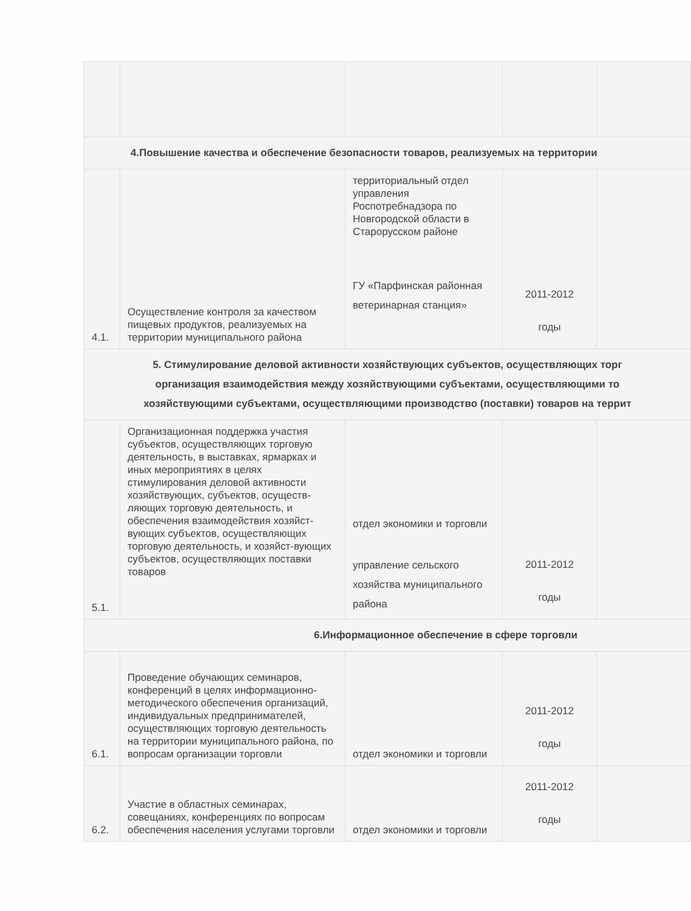| 4.Повышение качества и обеспечение безопасности товаров, реализуемых на территории | | | | |
| 4.1. | Осуществление контроля за качеством пищевых продуктов, реализуемых на территории муниципального района | территориальный отдел управления Роспотребнадзора по Новгородской области в Старорусском районе ГУ «Парфинская районная ветеринарная станция» | 2011-2012 годы | |
| 5. Стимулирование деловой активности хозяйствующих субъектов, осуществляющих торг организация взаимодействия между хозяйствующими субъектами, осуществляющими то хозяйствующими субъектами, осуществляющими производство (поставки) товаров на террит | | | | |
| 5.1. | Организационная поддержка участия субъектов, осуществляющих торговую деятельность, в выставках, ярмарках и иных мероприятиях в целях стимулирования деловой активности хозяйствующих, субъектов, осуществ-ляющих торговую деятельность, и обеспечения взаимодействия хозяйст-вующих субъектов, осуществляющих торговую деятельность, и хозяйст-вующих субъектов, осуществляющих поставки товаров | отдел экономики и торговли управление сельского хозяйства муниципального района | 2011-2012 годы | |
| 6.Информационное обеспечение в сфере торговли | | | | |
| 6.1. | Проведение обучающих семинаров, конференций в целях информационно-методического обеспечения организаций, индивидуальных предпринимателей, осуществляющих торговую деятельность на территории муниципального района, по вопросам организации торговли | отдел экономики и торговли | 2011-2012 годы | |
| 6.2. | Участие в областных семинарах, совещаниях, конференциях по вопросам обеспечения населения услугами торговли | отдел экономики и торговли | 2011-2012 годы | |